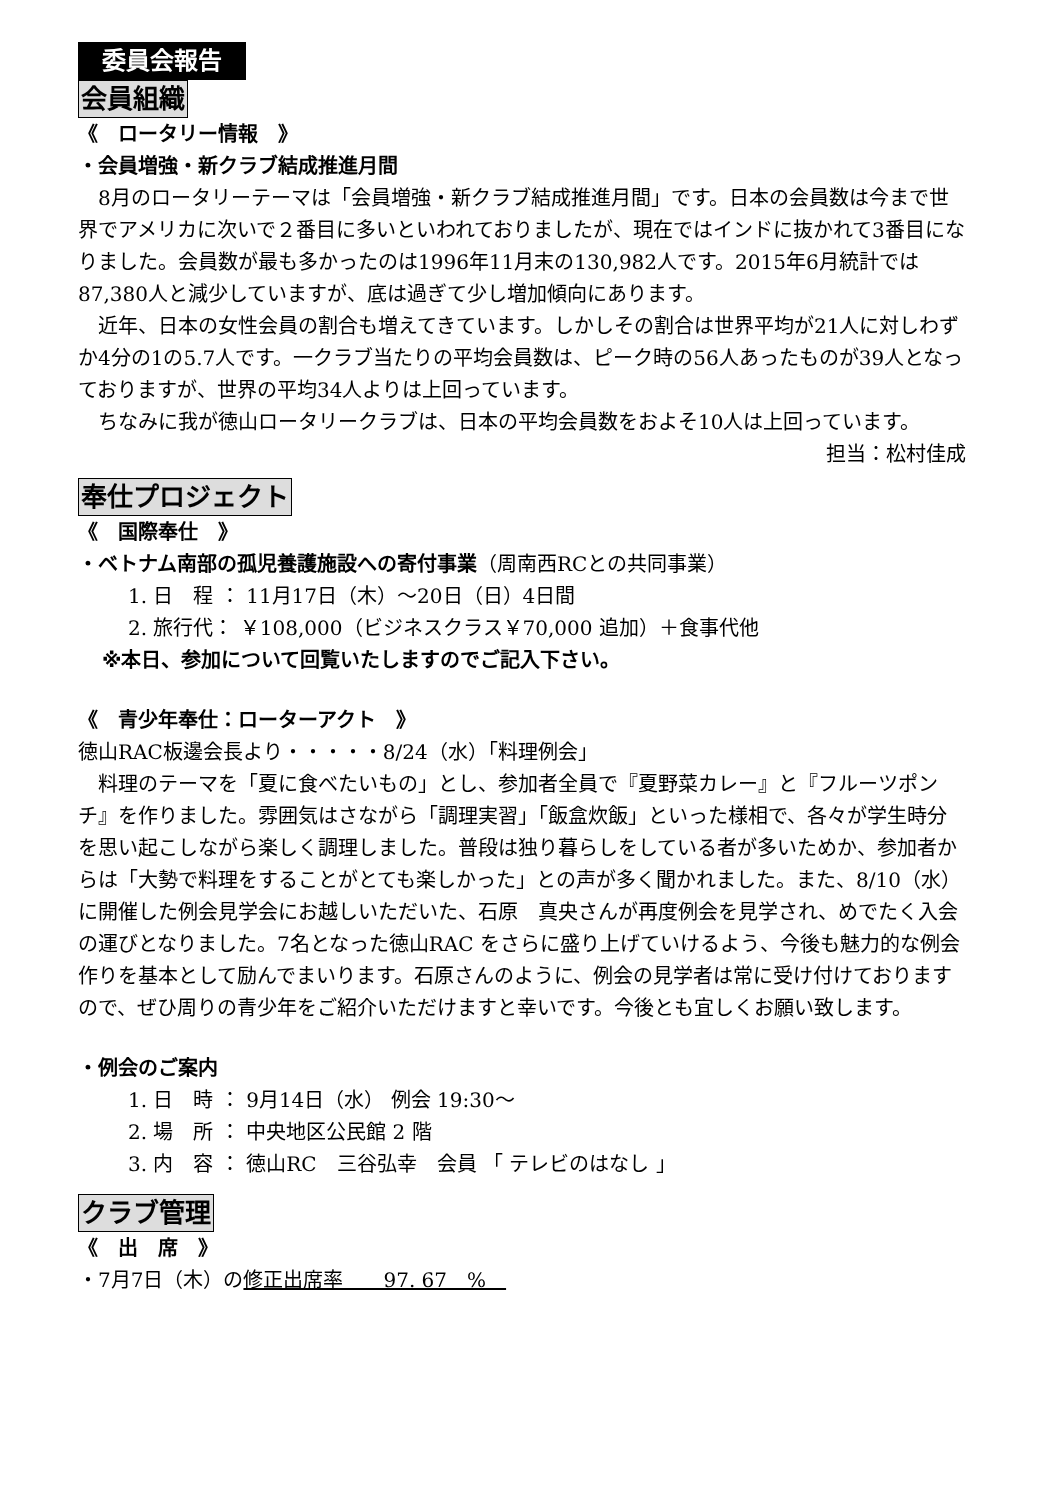委員会報告
会員組織
《　ロータリー情報　》
・会員増強・新クラブ結成推進月間
　8月のロータリーテーマは「会員増強・新クラブ結成推進月間」です。日本の会員数は今まで世界でアメリカに次いで２番目に多いといわれておりましたが、現在ではインドに抜かれて3番目になりました。会員数が最も多かったのは1996年11月末の130,982人です。2015年6月統計では87,380人と減少していますが、底は過ぎて少し増加傾向にあります。
　近年、日本の女性会員の割合も増えてきています。しかしその割合は世界平均が21人に対しわずか4分の1の5.7人です。一クラブ当たりの平均会員数は、ピーク時の56人あったものが39人となっておりますが、世界の平均34人よりは上回っています。
　ちなみに我が徳山ロータリークラブは、日本の平均会員数をおよそ10人は上回っています。
担当：松村佳成
奉仕プロジェクト
《　国際奉仕　》
・ベトナム南部の孤児養護施設への寄付事業（周南西RCとの共同事業）
1. 日　程 ： 11月17日（木）～20日（日）4日間
2. 旅行代： ￥108,000（ビジネスクラス￥70,000 追加）＋食事代他
※本日、参加について回覧いたしますのでご記入下さい。
《　青少年奉仕：ローターアクト　》
徳山RAC板邊会長より・・・・・8/24（水）「料理例会」
　料理のテーマを「夏に食べたいもの」とし、参加者全員で『夏野菜カレー』と『フルーツポンチ』を作りました。雰囲気はさながら「調理実習」「飯盒炊飯」といった様相で、各々が学生時分を思い起こしながら楽しく調理しました。普段は独り暮らしをしている者が多いためか、参加者からは「大勢で料理をすることがとても楽しかった」との声が多く聞かれました。また、8/10（水）に開催した例会見学会にお越しいただいた、石原　真央さんが再度例会を見学され、めでたく入会の運びとなりました。7名となった徳山RAC をさらに盛り上げていけるよう、今後も魅力的な例会作りを基本として励んでまいります。石原さんのように、例会の見学者は常に受け付けておりますので、ぜひ周りの青少年をご紹介いただけますと幸いです。今後とも宜しくお願い致します。
・例会のご案内
1. 日　時 ： 9月14日（水） 例会 19:30～
2. 場　所 ： 中央地区公民館 2 階
3. 内　容 ： 徳山RC　三谷弘幸　会員 「 テレビのはなし 」
クラブ管理
《　出　席　》
・7月7日（木）の修正出席率　　97. 67　%